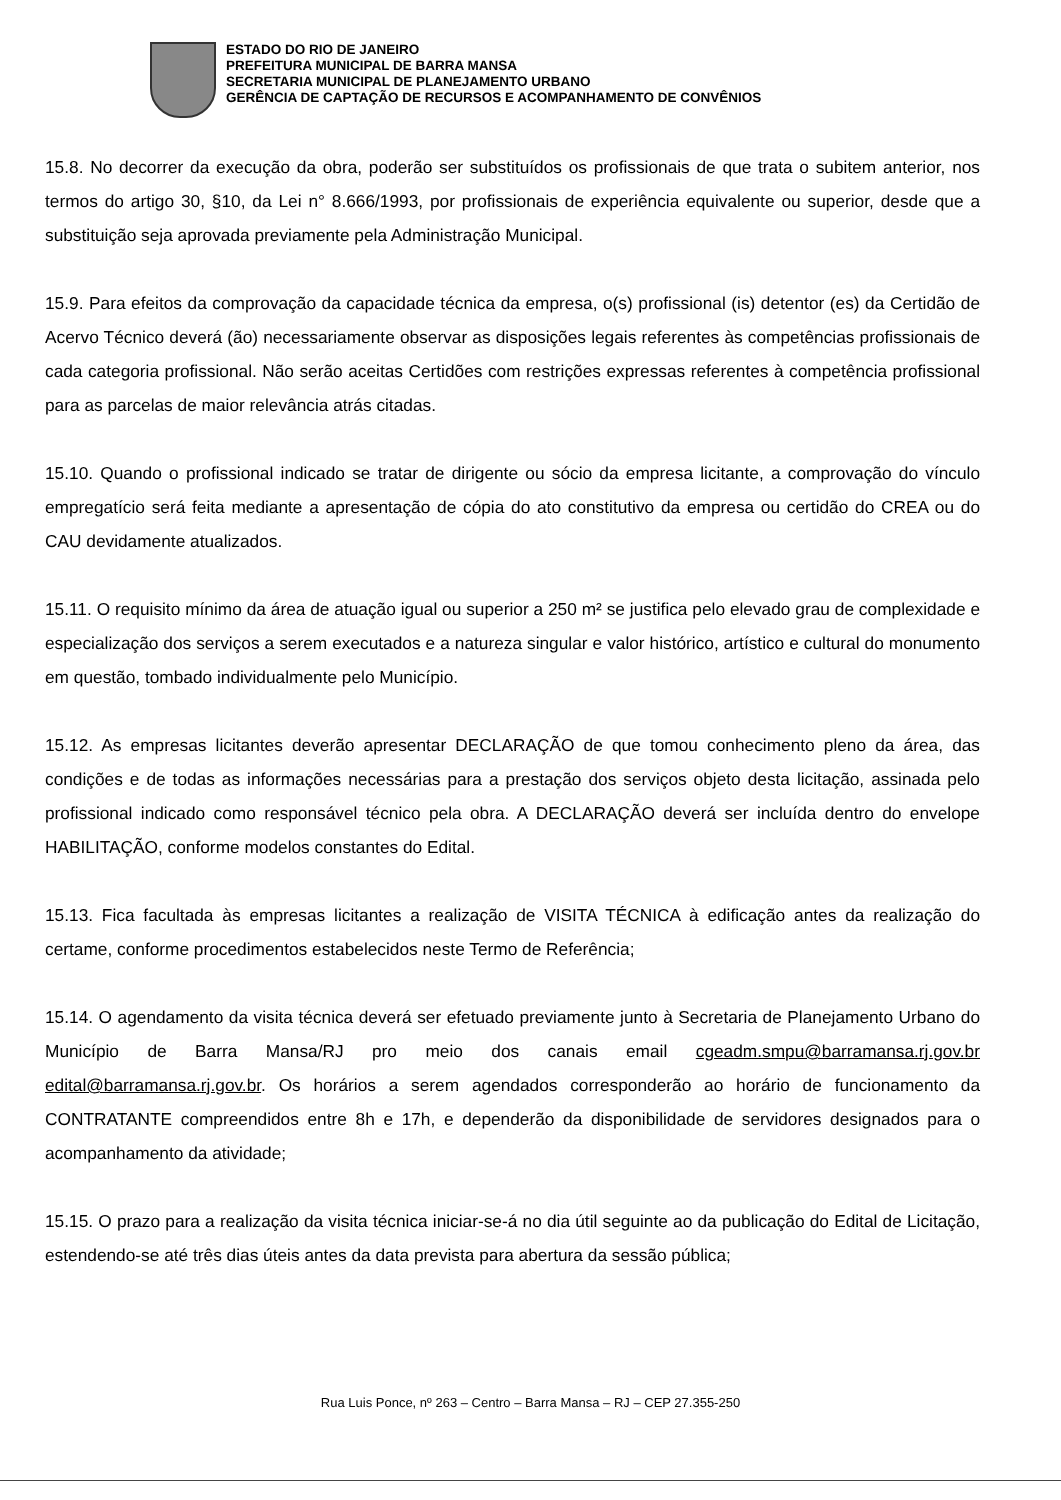ESTADO DO RIO DE JANEIRO
PREFEITURA MUNICIPAL DE BARRA MANSA
SECRETARIA MUNICIPAL DE PLANEJAMENTO URBANO
GERÊNCIA DE CAPTAÇÃO DE RECURSOS E ACOMPANHAMENTO DE CONVÊNIOS
15.8. No decorrer da execução da obra, poderão ser substituídos os profissionais de que trata o subitem anterior, nos termos do artigo 30, §10, da Lei n° 8.666/1993, por profissionais de experiência equivalente ou superior, desde que a substituição seja aprovada previamente pela Administração Municipal.
15.9. Para efeitos da comprovação da capacidade técnica da empresa, o(s) profissional (is) detentor (es) da Certidão de Acervo Técnico deverá (ão) necessariamente observar as disposições legais referentes às competências profissionais de cada categoria profissional. Não serão aceitas Certidões com restrições expressas referentes à competência profissional para as parcelas de maior relevância atrás citadas.
15.10. Quando o profissional indicado se tratar de dirigente ou sócio da empresa licitante, a comprovação do vínculo empregatício será feita mediante a apresentação de cópia do ato constitutivo da empresa ou certidão do CREA ou do CAU devidamente atualizados.
15.11. O requisito mínimo da área de atuação igual ou superior a 250 m² se justifica pelo elevado grau de complexidade e especialização dos serviços a serem executados e a natureza singular e valor histórico, artístico e cultural do monumento em questão, tombado individualmente pelo Município.
15.12. As empresas licitantes deverão apresentar DECLARAÇÃO de que tomou conhecimento pleno da área, das condições e de todas as informações necessárias para a prestação dos serviços objeto desta licitação, assinada pelo profissional indicado como responsável técnico pela obra. A DECLARAÇÃO deverá ser incluída dentro do envelope HABILITAÇÃO, conforme modelos constantes do Edital.
15.13. Fica facultada às empresas licitantes a realização de VISITA TÉCNICA à edificação antes da realização do certame, conforme procedimentos estabelecidos neste Termo de Referência;
15.14. O agendamento da visita técnica deverá ser efetuado previamente junto à Secretaria de Planejamento Urbano do Município de Barra Mansa/RJ pro meio dos canais email cgeadm.smpu@barramansa.rj.gov.br edital@barramansa.rj.gov.br. Os horários a serem agendados corresponderão ao horário de funcionamento da CONTRATANTE compreendidos entre 8h e 17h, e dependerão da disponibilidade de servidores designados para o acompanhamento da atividade;
15.15. O prazo para a realização da visita técnica iniciar-se-á no dia útil seguinte ao da publicação do Edital de Licitação, estendendo-se até três dias úteis antes da data prevista para abertura da sessão pública;
Rua Luis Ponce, nº 263 – Centro – Barra Mansa – RJ – CEP 27.355-250